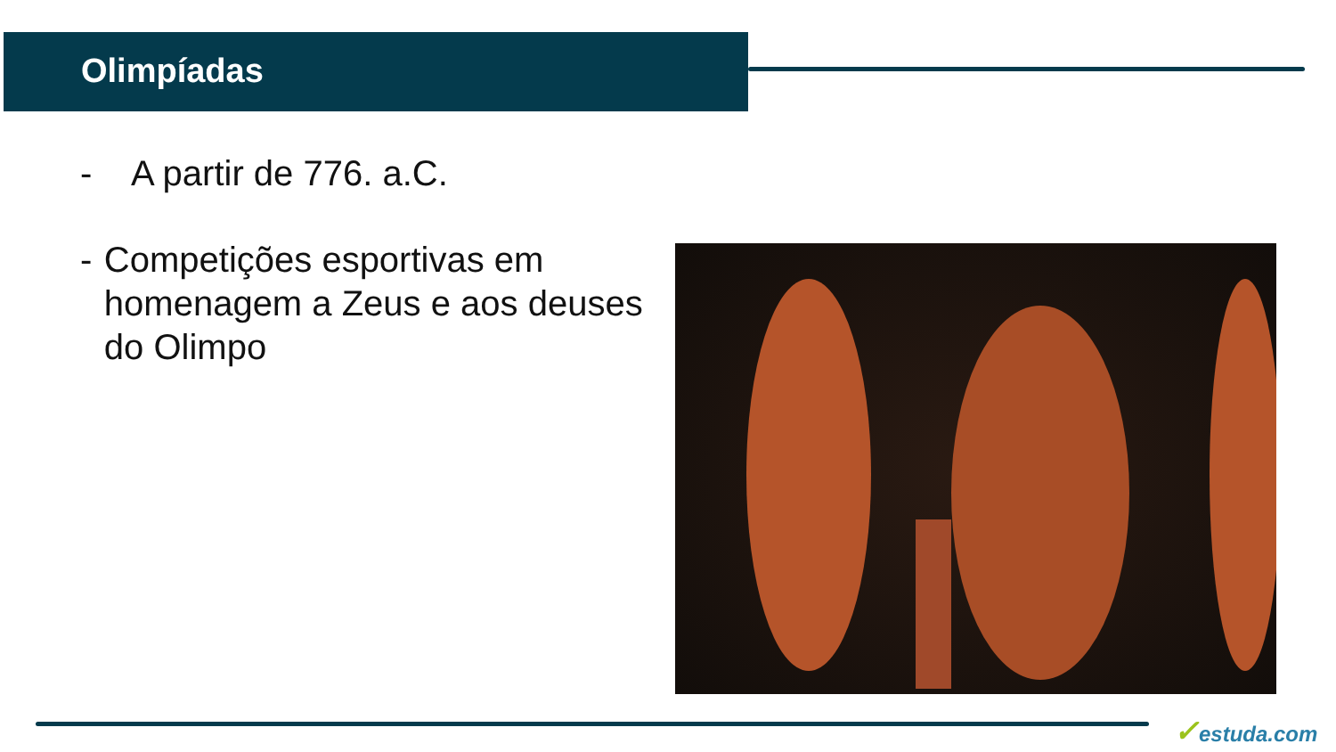Olimpíadas
- A partir de 776. a.C.
- Competições esportivas em homenagem a Zeus e aos deuses do Olimpo
✓estuda.com